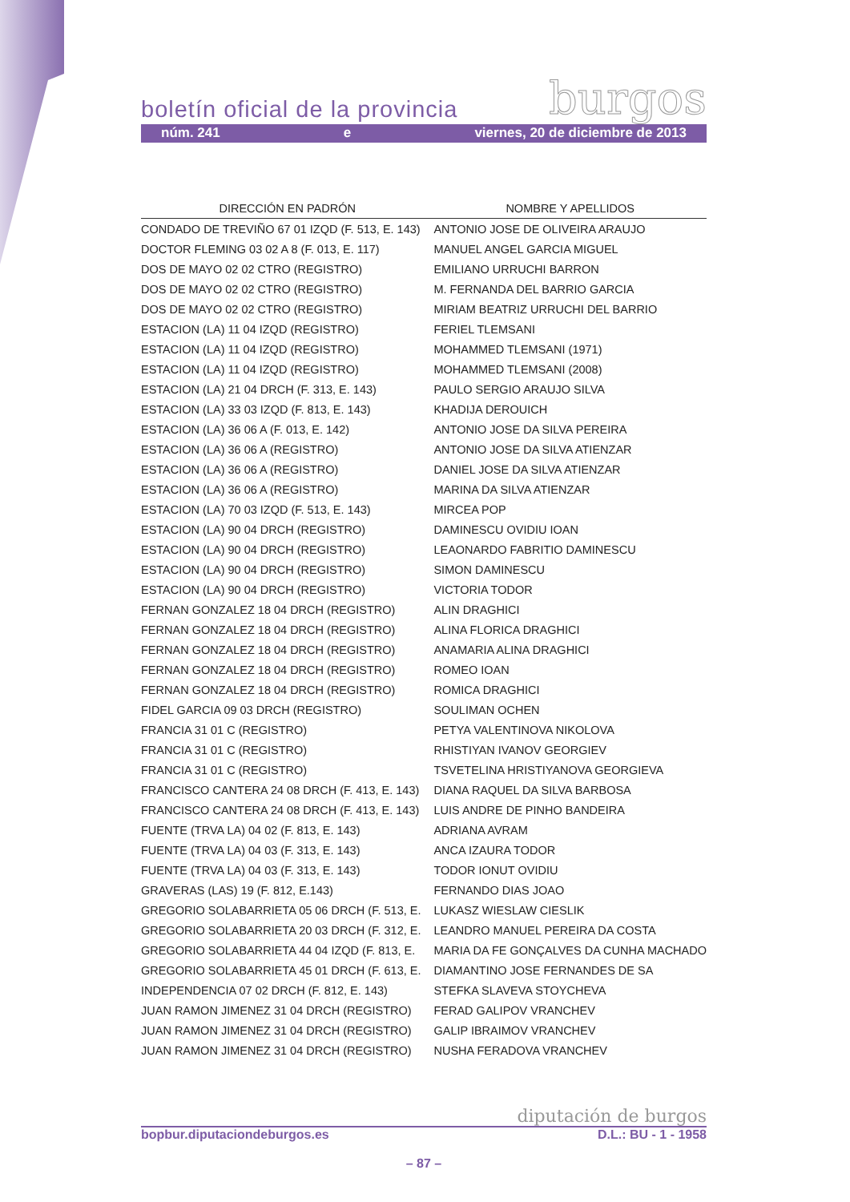burgos boletín oficial de la provincia
núm. 241 e viernes, 20 de diciembre de 2013
| DIRECCIÓN EN PADRÓN | NOMBRE Y APELLIDOS |
| --- | --- |
| CONDADO DE TREVIÑO 67 01 IZQD (F. 513, E. 143) | ANTONIO JOSE DE OLIVEIRA ARAUJO |
| DOCTOR FLEMING 03 02 A 8 (F. 013, E. 117) | MANUEL ANGEL GARCIA MIGUEL |
| DOS DE MAYO 02 02 CTRO (REGISTRO) | EMILIANO URRUCHI BARRON |
| DOS DE MAYO 02 02 CTRO (REGISTRO) | M. FERNANDA DEL BARRIO GARCIA |
| DOS DE MAYO 02 02 CTRO (REGISTRO) | MIRIAM BEATRIZ URRUCHI DEL BARRIO |
| ESTACION (LA) 11 04 IZQD (REGISTRO) | FERIEL TLEMSANI |
| ESTACION (LA) 11 04 IZQD (REGISTRO) | MOHAMMED TLEMSANI (1971) |
| ESTACION (LA) 11 04 IZQD (REGISTRO) | MOHAMMED TLEMSANI (2008) |
| ESTACION (LA) 21 04 DRCH (F. 313, E. 143) | PAULO SERGIO ARAUJO SILVA |
| ESTACION (LA) 33 03 IZQD (F. 813, E. 143) | KHADIJA DEROUICH |
| ESTACION (LA) 36 06 A (F. 013, E. 142) | ANTONIO JOSE DA SILVA PEREIRA |
| ESTACION (LA) 36 06 A (REGISTRO) | ANTONIO JOSE DA SILVA ATIENZAR |
| ESTACION (LA) 36 06 A (REGISTRO) | DANIEL JOSE DA SILVA ATIENZAR |
| ESTACION (LA) 36 06 A (REGISTRO) | MARINA DA SILVA ATIENZAR |
| ESTACION (LA) 70 03 IZQD (F. 513, E. 143) | MIRCEA POP |
| ESTACION (LA) 90 04 DRCH (REGISTRO) | DAMINESCU OVIDIU IOAN |
| ESTACION (LA) 90 04 DRCH (REGISTRO) | LEAONARDO FABRITIO DAMINESCU |
| ESTACION (LA) 90 04 DRCH (REGISTRO) | SIMON DAMINESCU |
| ESTACION (LA) 90 04 DRCH (REGISTRO) | VICTORIA TODOR |
| FERNAN GONZALEZ 18 04 DRCH (REGISTRO) | ALIN DRAGHICI |
| FERNAN GONZALEZ 18 04 DRCH (REGISTRO) | ALINA FLORICA DRAGHICI |
| FERNAN GONZALEZ 18 04 DRCH (REGISTRO) | ANAMARIA ALINA DRAGHICI |
| FERNAN GONZALEZ 18 04 DRCH (REGISTRO) | ROMEO IOAN |
| FERNAN GONZALEZ 18 04 DRCH (REGISTRO) | ROMICA DRAGHICI |
| FIDEL GARCIA 09 03 DRCH (REGISTRO) | SOULIMAN OCHEN |
| FRANCIA 31 01 C (REGISTRO) | PETYA VALENTINOVA NIKOLOVA |
| FRANCIA 31 01 C (REGISTRO) | RHISTIYAN IVANOV GEORGIEV |
| FRANCIA 31 01 C (REGISTRO) | TSVETELINA HRISTIYANOVA GEORGIEVA |
| FRANCISCO CANTERA 24 08 DRCH (F. 413, E. 143) | DIANA RAQUEL DA SILVA BARBOSA |
| FRANCISCO CANTERA 24 08 DRCH (F. 413, E. 143) | LUIS ANDRE DE PINHO BANDEIRA |
| FUENTE (TRVA LA) 04 02 (F. 813, E. 143) | ADRIANA AVRAM |
| FUENTE (TRVA LA) 04 03 (F. 313, E. 143) | ANCA IZAURA TODOR |
| FUENTE (TRVA LA) 04 03 (F. 313, E. 143) | TODOR IONUT OVIDIU |
| GRAVERAS (LAS) 19 (F. 812, E.143) | FERNANDO DIAS JOAO |
| GREGORIO SOLABARRIETA 05 06 DRCH (F. 513, E. | LUKASZ WIESLAW CIESLIK |
| GREGORIO SOLABARRIETA 20 03 DRCH (F. 312, E. | LEANDRO MANUEL PEREIRA DA COSTA |
| GREGORIO SOLABARRIETA 44 04 IZQD (F. 813, E. | MARIA DA FE GONÇALVES DA CUNHA MACHADO |
| GREGORIO SOLABARRIETA 45 01 DRCH (F. 613, E. | DIAMANTINO JOSE FERNANDES DE SA |
| INDEPENDENCIA 07 02 DRCH (F. 812, E. 143) | STEFKA SLAVEVA STOYCHEVA |
| JUAN RAMON JIMENEZ 31 04 DRCH (REGISTRO) | FERAD GALIPOV VRANCHEV |
| JUAN RAMON JIMENEZ 31 04 DRCH (REGISTRO) | GALIP IBRAIMOV VRANCHEV |
| JUAN RAMON JIMENEZ 31 04 DRCH (REGISTRO) | NUSHA FERADOVA VRANCHEV |
diputación de burgos
bopbur.diputaciondeburgos.es D.L.: BU - 1 - 1958
– 87 –